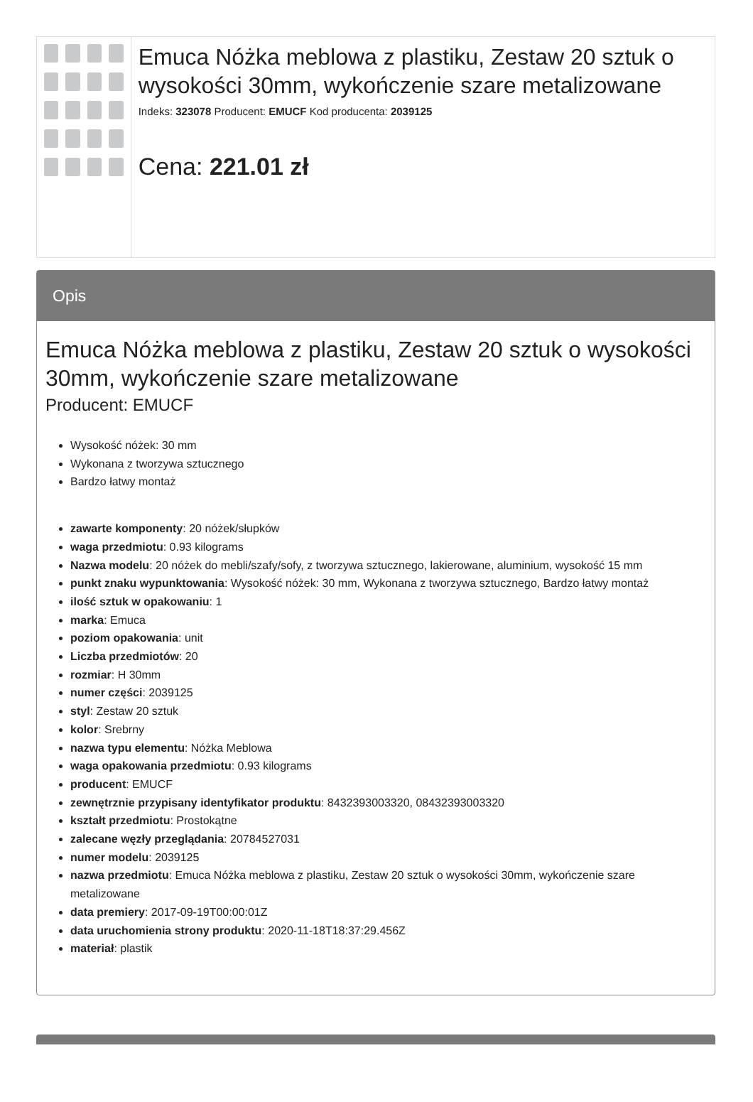Emuca Nóżka meblowa z plastiku, Zestaw 20 sztuk o wysokości 30mm, wykończenie szare metalizowane
Indeks: 323078 Producent: EMUCF Kod producenta: 2039125
Cena: 221.01 zł
Opis
Emuca Nóżka meblowa z plastiku, Zestaw 20 sztuk o wysokości 30mm, wykończenie szare metalizowane
Producent: EMUCF
Wysokość nóżek: 30 mm
Wykonana z tworzywa sztucznego
Bardzo łatwy montaż
zawarte komponenty: 20 nóżek/słupków
waga przedmiotu: 0.93 kilograms
Nazwa modelu: 20 nóżek do mebli/szafy/sofy, z tworzywa sztucznego, lakierowane, aluminium, wysokość 15 mm
punkt znaku wypunktowania: Wysokość nóżek: 30 mm, Wykonana z tworzywa sztucznego, Bardzo łatwy montaż
ilość sztuk w opakowaniu: 1
marka: Emuca
poziom opakowania: unit
Liczba przedmiotów: 20
rozmiar: H 30mm
numer części: 2039125
styl: Zestaw 20 sztuk
kolor: Srebrny
nazwa typu elementu: Nóżka Meblowa
waga opakowania przedmiotu: 0.93 kilograms
producent: EMUCF
zewnętrznie przypisany identyfikator produktu: 8432393003320, 08432393003320
kształt przedmiotu: Prostokątne
zalecane węzły przeglądania: 20784527031
numer modelu: 2039125
nazwa przedmiotu: Emuca Nóżka meblowa z plastiku, Zestaw 20 sztuk o wysokości 30mm, wykończenie szare metalizowane
data premiery: 2017-09-19T00:00:01Z
data uruchomienia strony produktu: 2020-11-18T18:37:29.456Z
materiał: plastik